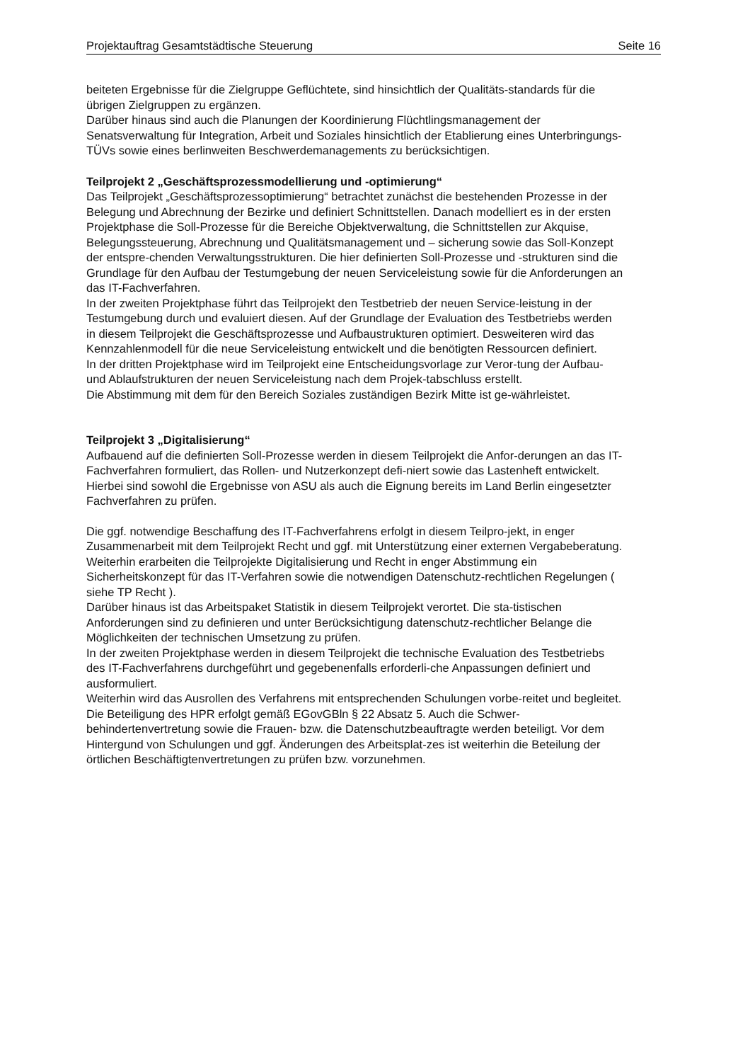Projektauftrag Gesamtstädtische Steuerung Seite 16
beiteten Ergebnisse für die Zielgruppe Geflüchtete, sind hinsichtlich der Qualitäts-standards für die übrigen Zielgruppen zu ergänzen.
Darüber hinaus sind auch die Planungen der Koordinierung Flüchtlingsmanagement der Senatsverwaltung für Integration, Arbeit und Soziales hinsichtlich der Etablierung eines Unterbringungs-TÜVs sowie eines berlinweiten Beschwerdemanagements zu berücksichtigen.
Teilprojekt 2 „Geschäftsprozessmodellierung und -optimierung“
Das Teilprojekt „Geschäftsprozessoptimierung“ betrachtet zunächst die bestehenden Prozesse in der Belegung und Abrechnung der Bezirke und definiert Schnittstellen. Danach modelliert es in der ersten Projektphase die Soll-Prozesse für die Bereiche Objektverwaltung, die Schnittstellen zur Akquise, Belegungssteuerung, Abrechnung und Qualitätsmanagement und – sicherung sowie das Soll-Konzept der entspre-chenden Verwaltungsstrukturen. Die hier definierten Soll-Prozesse und -strukturen sind die Grundlage für den Aufbau der Testumgebung der neuen Serviceleistung sowie für die Anforderungen an das IT-Fachverfahren.
In der zweiten Projektphase führt das Teilprojekt den Testbetrieb der neuen Service-leistung in der Testumgebung durch und evaluiert diesen. Auf der Grundlage der Evaluation des Testbetriebs werden in diesem Teilprojekt die Geschäftsprozesse und Aufbaustrukturen optimiert. Desweiteren wird das Kennzahlenmodell für die neue Serviceleistung entwickelt und die benötigten Ressourcen definiert.
In der dritten Projektphase wird im Teilprojekt eine Entscheidungsvorlage zur Veror-tung der Aufbau- und Ablaufstrukturen der neuen Serviceleistung nach dem Projek-tabschluss erstellt.
Die Abstimmung mit dem für den Bereich Soziales zuständigen Bezirk Mitte ist ge-währleistet.
Teilprojekt 3 „Digitalisierung“
Aufbauend auf die definierten Soll-Prozesse werden in diesem Teilprojekt die Anfor-derungen an das IT-Fachverfahren formuliert, das Rollen- und Nutzerkonzept defi-niert sowie das Lastenheft entwickelt. Hierbei sind sowohl die Ergebnisse von ASU als auch die Eignung bereits im Land Berlin eingesetzter Fachverfahren zu prüfen.
Die ggf. notwendige Beschaffung des IT-Fachverfahrens erfolgt in diesem Teilpro-jekt, in enger Zusammenarbeit mit dem Teilprojekt Recht und ggf. mit Unterstützung einer externen Vergabeberatung.
Weiterhin erarbeiten die Teilprojekte Digitalisierung und Recht in enger Abstimmung ein Sicherheitskonzept für das IT-Verfahren sowie die notwendigen Datenschutz-rechtlichen Regelungen ( siehe TP Recht ).
Darüber hinaus ist das Arbeitspaket Statistik in diesem Teilprojekt verortet. Die sta-tistischen Anforderungen sind zu definieren und unter Berücksichtigung datenschutz-rechtlicher Belange die Möglichkeiten der technischen Umsetzung zu prüfen.
In der zweiten Projektphase werden in diesem Teilprojekt die technische Evaluation des Testbetriebs des IT-Fachverfahrens durchgeführt und gegebenenfalls erforderli-che Anpassungen definiert und ausformuliert.
Weiterhin wird das Ausrollen des Verfahrens mit entsprechenden Schulungen vorbe-reitet und begleitet.
Die Beteiligung des HPR erfolgt gemäß EGovGBln § 22 Absatz 5. Auch die Schwer-behindertenvertretung sowie die Frauen- bzw. die Datenschutzbeauftragte werden beteiligt. Vor dem Hintergund von Schulungen und ggf. Änderungen des Arbeitsplat-zes ist weiterhin die Beteilung der örtlichen Beschäftigtenvertretungen zu prüfen bzw. vorzunehmen.